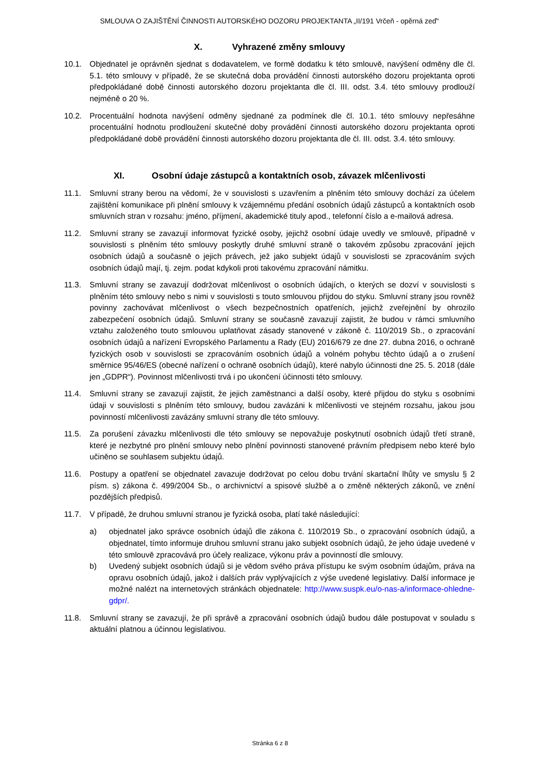SMLOUVA O ZAJIŠTĚNÍ ČINNOSTI AUTORSKÉHO DOZORU PROJEKTANTA „II/191 Vrčeň - opěrná zeď“
X. Vyhrazené změny smlouvy
10.1. Objednatel je oprávněn sjednat s dodavatelem, ve formě dodatku k této smlouvě, navýšení odměny dle čl. 5.1. této smlouvy v případě, že se skutečná doba provádění činnosti autorského dozoru projektanta oproti předpokládané době činnosti autorského dozoru projektanta dle čl. III. odst. 3.4. této smlouvy prodlouží nejméně o 20 %.
10.2. Procentuální hodnota navýšení odměny sjednané za podmínek dle čl. 10.1. této smlouvy nepřesáhne procentuální hodnotu prodloužení skutečné doby provádění činnosti autorského dozoru projektanta oproti předpokládané době provádění činnosti autorského dozoru projektanta dle čl. III. odst. 3.4. této smlouvy.
XI. Osobní údaje zástupců a kontaktních osob, závazek mlčenlivosti
11.1. Smluvní strany berou na vědomí, že v souvislosti s uzavřením a plněním této smlouvy dochází za účelem zajištění komunikace při plnění smlouvy k vzájemnému předání osobních údajů zástupců a kontaktních osob smluvních stran v rozsahu: jméno, příjmení, akademické tituly apod., telefonní číslo a e-mailová adresa.
11.2. Smluvní strany se zavazují informovat fyzické osoby, jejichž osobní údaje uvedly ve smlouvě, případně v souvislosti s plněním této smlouvy poskytly druhé smluvní straně o takovém způsobu zpracování jejich osobních údajů a současně o jejich právech, jež jako subjekt údajů v souvislosti se zpracováním svých osobních údajů mají, tj. zejm. podat kdykoli proti takovému zpracování námitku.
11.3. Smluvní strany se zavazují dodržovat mlčenlivost o osobních údajích, o kterých se dozví v souvislosti s plněním této smlouvy nebo s nimi v souvislosti s touto smlouvou přijdou do styku. Smluvní strany jsou rovněž povinny zachovávat mlčenlivost o všech bezpečnostních opatřeních, jejichž zveřejnění by ohrozilo zabezpečení osobních údajů. Smluvní strany se současně zavazují zajistit, že budou v rámci smluvního vztahu založeného touto smlouvou uplatňovat zásady stanovené v zákoně č. 110/2019 Sb., o zpracování osobních údajů a nařízení Evropského Parlamentu a Rady (EU) 2016/679 ze dne 27. dubna 2016, o ochraně fyzických osob v souvislosti se zpracováním osobních údajů a volném pohybu těchto údajů a o zrušení směrnice 95/46/ES (obecné nařízení o ochraně osobních údajů), které nabylo účinnosti dne 25. 5. 2018 (dále jen „GDPR“). Povinnost mlčenlivosti trvá i po ukončení účinnosti této smlouvy.
11.4. Smluvní strany se zavazují zajistit, že jejich zaměstnanci a další osoby, které přijdou do styku s osobními údaji v souvislosti s plněním této smlouvy, budou zavázáni k mlčenlivosti ve stejném rozsahu, jakou jsou povinností mlčenlivosti zavázány smluvní strany dle této smlouvy.
11.5. Za porušení závazku mlčenlivosti dle této smlouvy se nepovažuje poskytnutí osobních údajů třetí straně, které je nezbytné pro plnění smlouvy nebo plnění povinnosti stanovené právním předpisem nebo které bylo učiněno se souhlasem subjektu údajů.
11.6. Postupy a opatření se objednatel zavazuje dodržovat po celou dobu trvání skartační lhůty ve smyslu § 2 písm. s) zákona č. 499/2004 Sb., o archivnictví a spisové službě a o změně některých zákonů, ve znění pozdějších předpisů.
11.7. V případě, že druhou smluvní stranou je fyzická osoba, platí také následující:
a) objednatel jako správce osobních údajů dle zákona č. 110/2019 Sb., o zpracování osobních údajů, a objednatel, tímto informuje druhou smluvní stranu jako subjekt osobních údajů, že jeho údaje uvedené v této smlouvě zpracovává pro účely realizace, výkonu práv a povinností dle smlouvy.
b) Uvedený subjekt osobních údajů si je vědom svého práva přístupu ke svým osobním údajům, práva na opravu osobních údajů, jakož i dalších práv vyplývajících z výše uvedené legislativy. Další informace je možné nalézt na internetových stránkách objednatele: http://www.suspk.eu/o-nas-a/informace-ohledne-gdpr/.
11.8. Smluvní strany se zavazují, že při správě a zpracování osobních údajů budou dále postupovat v souladu s aktuální platnou a účinnou legislativou.
Stránka 6 z 8